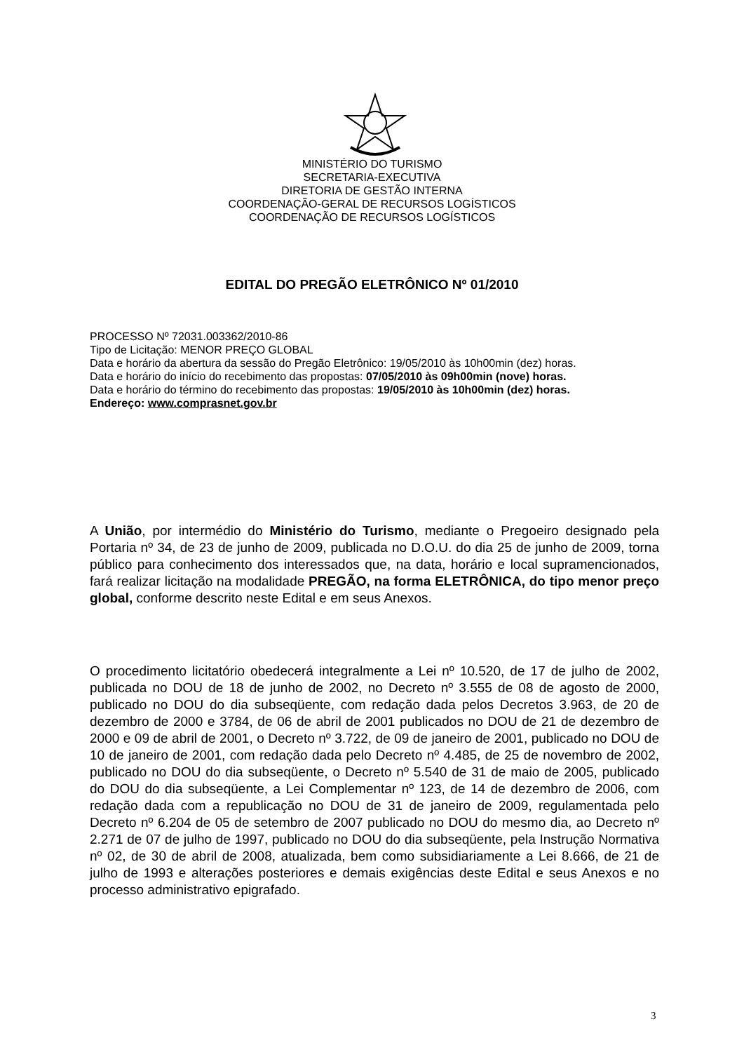MINISTÉRIO DO TURISMO
SECRETARIA-EXECUTIVA
DIRETORIA DE GESTÃO INTERNA
COORDENAÇÃO-GERAL DE RECURSOS LOGÍSTICOS
COORDENAÇÃO DE RECURSOS LOGÍSTICOS
EDITAL DO PREGÃO ELETRÔNICO Nº 01/2010
PROCESSO Nº 72031.003362/2010-86
Tipo de Licitação: MENOR PREÇO GLOBAL
Data e horário da abertura da sessão do Pregão Eletrônico: 19/05/2010 às 10h00min (dez) horas.
Data e horário do início do recebimento das propostas: 07/05/2010 às 09h00min (nove) horas.
Data e horário do término do recebimento das propostas: 19/05/2010 às 10h00min (dez) horas.
Endereço: www.comprasnet.gov.br
A União, por intermédio do Ministério do Turismo, mediante o Pregoeiro designado pela Portaria nº 34, de 23 de junho de 2009, publicada no D.O.U. do dia 25 de junho de 2009, torna público para conhecimento dos interessados que, na data, horário e local supramencionados, fará realizar licitação na modalidade PREGÃO, na forma ELETRÔNICA, do tipo menor preço global, conforme descrito neste Edital e em seus Anexos.
O procedimento licitatório obedecerá integralmente a Lei nº 10.520, de 17 de julho de 2002, publicada no DOU de 18 de junho de 2002, no Decreto nº 3.555 de 08 de agosto de 2000, publicado no DOU do dia subseqüente, com redação dada pelos Decretos 3.963, de 20 de dezembro de 2000 e 3784, de 06 de abril de 2001 publicados no DOU de 21 de dezembro de 2000 e 09 de abril de 2001, o Decreto nº 3.722, de 09 de janeiro de 2001, publicado no DOU de 10 de janeiro de 2001, com redação dada pelo Decreto nº 4.485, de 25 de novembro de 2002, publicado no DOU do dia subseqüente, o Decreto nº 5.540 de 31 de maio de 2005, publicado do DOU do dia subseqüente, a Lei Complementar nº 123, de 14 de dezembro de 2006, com redação dada com a republicação no DOU de 31 de janeiro de 2009, regulamentada pelo Decreto nº 6.204 de 05 de setembro de 2007 publicado no DOU do mesmo dia, ao Decreto nº 2.271 de 07 de julho de 1997, publicado no DOU do dia subseqüente, pela Instrução Normativa nº 02, de 30 de abril de 2008, atualizada, bem como subsidiariamente a Lei 8.666, de 21 de julho de 1993 e alterações posteriores e demais exigências deste Edital e seus Anexos e no processo administrativo epigrafado.
3